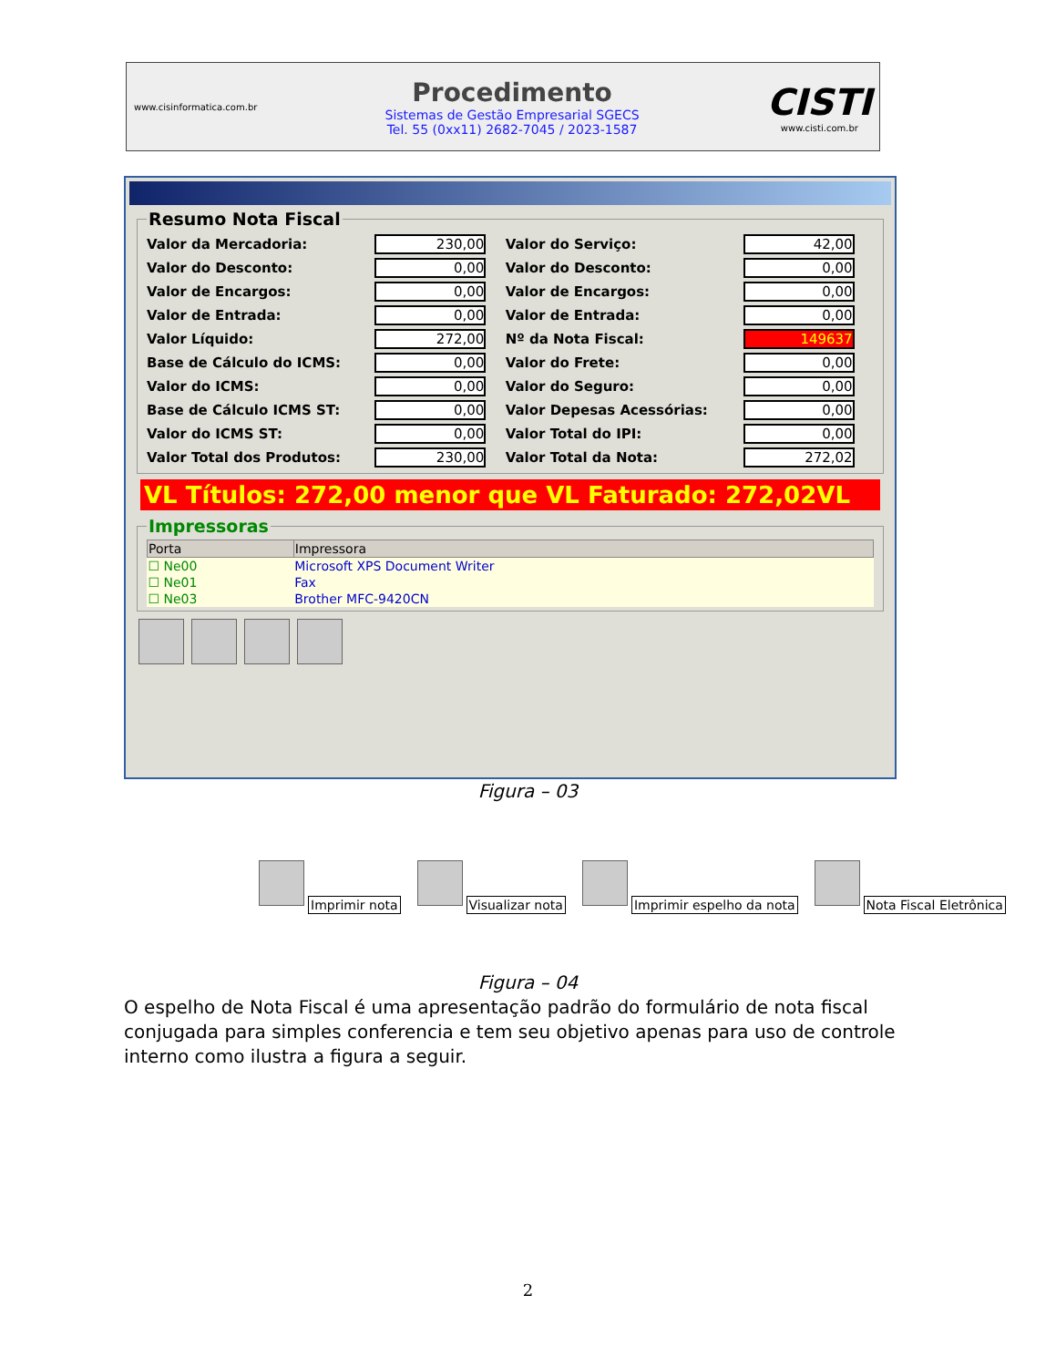www.cisinformatica.com.br
Procedimento
Sistemas de Gestão Empresarial SGECS
Tel. 55 (0xx11) 2682-7045 / 2023-1587
CISTI
www.cisti.com.br
Resumo Nota Fiscal
| Valor da Mercadoria: | 230,00 | Valor do Serviço: | 42,00 |
| Valor do Desconto: | 0,00 | Valor do Desconto: | 0,00 |
| Valor de Encargos: | 0,00 | Valor de Encargos: | 0,00 |
| Valor de Entrada: | 0,00 | Valor de Entrada: | 0,00 |
| Valor Líquido: | 272,00 | Nº da Nota Fiscal: | 149637 |
| Base de Cálculo do ICMS: | 0,00 | Valor do Frete: | 0,00 |
| Valor do ICMS: | 0,00 | Valor do Seguro: | 0,00 |
| Base de Cálculo ICMS ST: | 0,00 | Valor Depesas Acessórias: | 0,00 |
| Valor do ICMS ST: | 0,00 | Valor Total do IPI: | 0,00 |
| Valor Total dos Produtos: | 230,00 | Valor Total da Nota: | 272,02 |
VL Títulos: 272,00 menor que VL Faturado: 272,02VL
Impressoras
| Porta | Impressora |
| --- | --- |
| ☐ Ne00 | Microsoft XPS Document Writer |
| ☐ Ne01 | Fax |
| ☐ Ne03 | Brother MFC-9420CN |
Figura – 03
Imprimir nota
Visualizar nota
Imprimir espelho da nota
Nota Fiscal Eletrônica
Figura – 04
O espelho de Nota Fiscal é uma apresentação padrão do formulário de nota fiscal conjugada para simples conferencia e tem seu objetivo apenas para uso de controle interno como ilustra a figura a seguir.
2